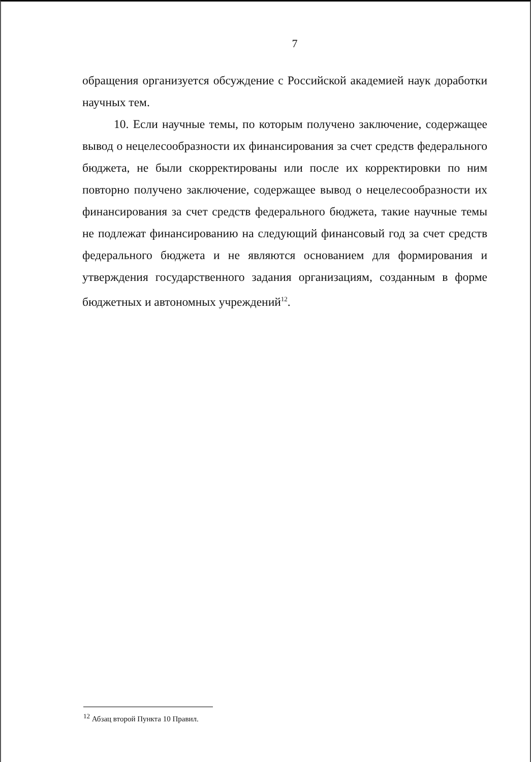7
обращения организуется обсуждение с Российской академией наук доработки научных тем.
10. Если научные темы, по которым получено заключение, содержащее вывод о нецелесообразности их финансирования за счет средств федерального бюджета, не были скорректированы или после их корректировки по ним повторно получено заключение, содержащее вывод о нецелесообразности их финансирования за счет средств федерального бюджета, такие научные темы не подлежат финансированию на следующий финансовый год за счет средств федерального бюджета и не являются основанием для формирования и утверждения государственного задания организациям, созданным в форме бюджетных и автономных учреждений<sup>12</sup>.
<sup>12</sup> Абзац второй Пункта 10 Правил.